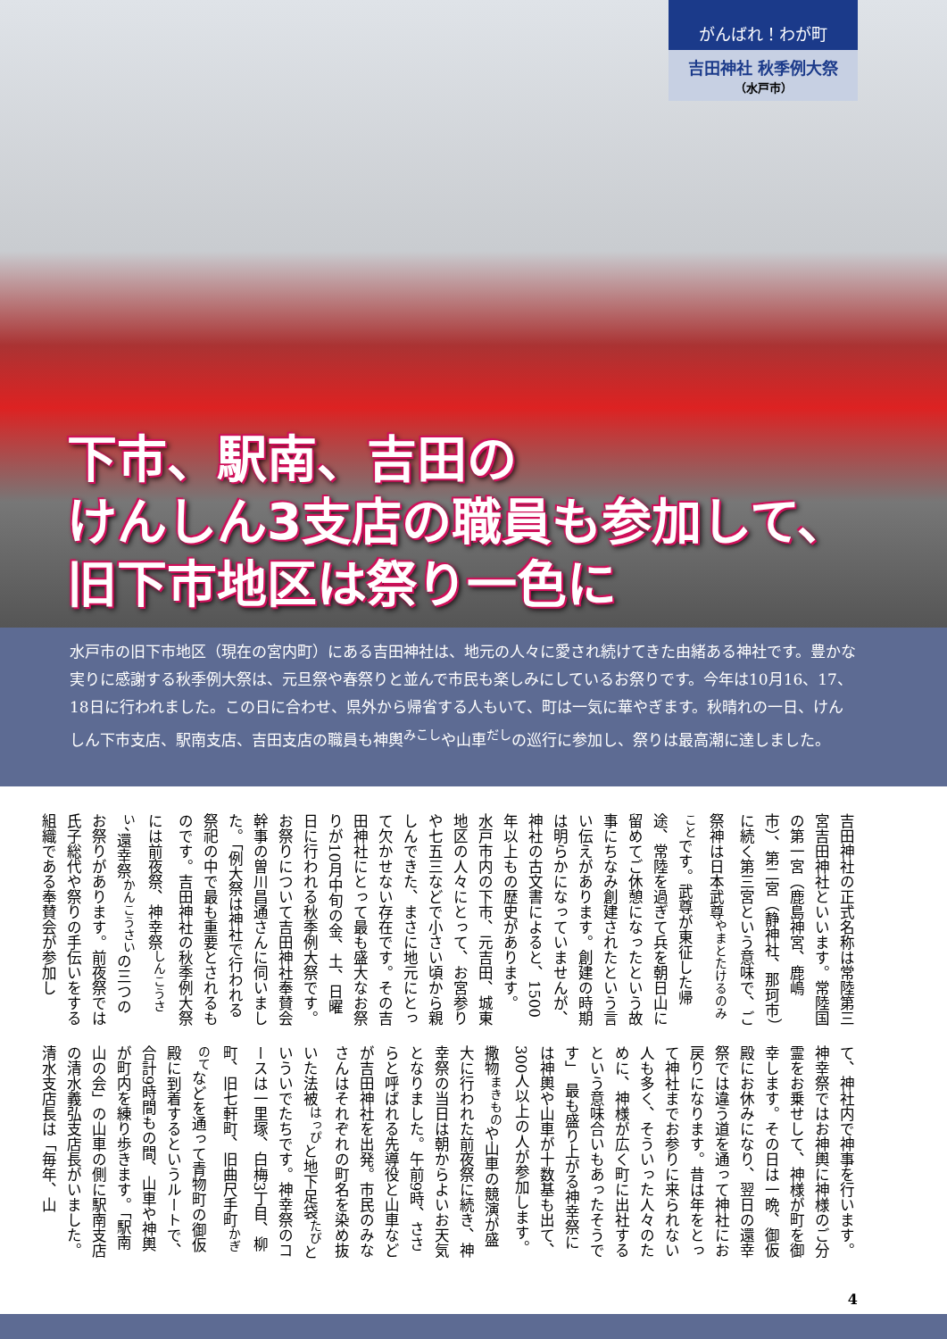がんばれ！わが町
吉田神社 秋季例大祭
（水戸市）
下市、駅南、吉田の
けんしん3支店の職員も参加して、
旧下市地区は祭り一色に
水戸市の旧下市地区（現在の宮内町）にある吉田神社は、地元の人々に愛され続けてきた由緒ある神社です。豊かな実りに感謝する秋季例大祭は、元旦祭や春祭りと並んで市民も楽しみにしているお祭りです。今年は10月16、17、18日に行われました。この日に合わせ、県外から帰省する人もいて、町は一気に華やぎます。秋晴れの一日、けんしん下市支店、駅南支店、吉田支店の職員も神輿<sup>みこし</sup>や山車<sup>だし</sup>の巡行に参加し、祭りは最高潮に達しました。
吉田神社の正式名称は常陸第三宮吉田神社といいます。常陸国の第一宮（鹿島神宮、鹿嶋市）、第二宮（静神社、那珂市）に続く第三宮という意味で、ご祭神は日本武尊<sup>やまとたけるのみこと</sup>です。武尊が東征した帰途、常陸を過ぎて兵を朝日山に留めてご休憩になったという故事にちなみ創建されたという言い伝えがあります。創建の時期は明らかになっていませんが、神社の古文書によると、1500年以上もの歴史があります。　水戸市内の下市、元吉田、城東地区の人々にとって、お宮参りや七五三などで小さい頃から親しんできた、まさに地元にとって欠かせない存在です。その吉田神社にとって最も盛大なお祭りが10月中旬の金、土、日曜日に行われる秋季例大祭です。お祭りについて吉田神社奉賛会幹事の曽川昌通さんに伺いました。「例大祭は神社で行われる祭祀の中で最も重要とされるものです。吉田神社の秋季例大祭には前夜祭、神幸祭<sup>しんこうさい</sup>、還幸祭<sup>かんこうさい</sup>の三つのお祭りがあります。前夜祭では氏子総代や祭りの手伝いをする組織である奉賛会が参加し
て、神社内で神事を行います。神幸祭ではお神輿に神様のご分霊をお乗せして、神様が町を御幸します。その日は一晩、御仮殿にお休みになり、翌日の還幸祭では違う道を通って神社にお戻りになります。昔は年をとって神社までお参りに来られない人も多く、そういった人々のために、神様が広く町に出社するという意味合いもあったそうです」　最も盛り上がる神幸祭には神輿や山車が十数基も出て、300人以上の人が参加します。撒物<sup>まきもの</sup>や山車の競演が盛大に行われた前夜祭に続き、神幸祭の当日は朝からよいお天気となりました。午前9時、ささらと呼ばれる先導役と山車などが吉田神社を出発。市民のみなさんはそれぞれの町名を染め抜いた法被<sup>はっぴ</sup>と地下足袋<sup>たび</sup>といういでたちです。神幸祭のコースは一里塚、白梅3丁目、柳町、旧七軒町、旧曲尺手町<sup>かぎのて</sup>などを通って青物町の御仮殿に到着するというルートで、合計9時間もの間、山車や神輿が町内を練り歩きます。「駅南山の会」の山車の側に駅南支店の清水義弘支店長がいました。清水支店長は「毎年、山
4